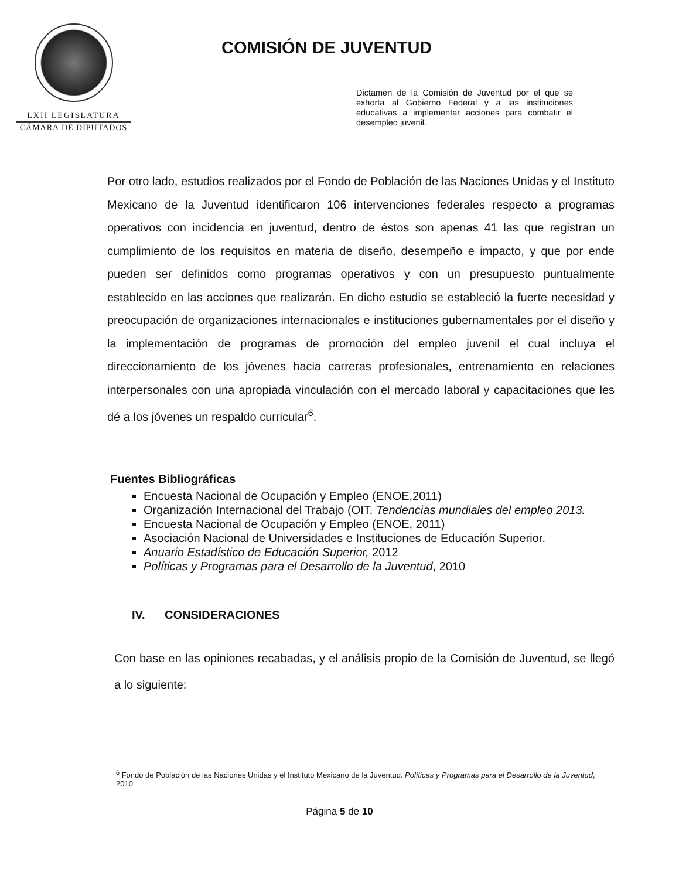LXII LEGISLATURA
CÁMARA DE DIPUTADOS
COMISIÓN DE JUVENTUD
Dictamen de la Comisión de Juventud por el que se exhorta al Gobierno Federal y a las instituciones educativas a implementar acciones para combatir el desempleo juvenil.
Por otro lado, estudios realizados por el Fondo de Población de las Naciones Unidas y el Instituto Mexicano de la Juventud identificaron 106 intervenciones federales respecto a programas operativos con incidencia en juventud, dentro de éstos son apenas 41 las que registran un cumplimiento de los requisitos en materia de diseño, desempeño e impacto, y que por ende pueden ser definidos como programas operativos y con un presupuesto puntualmente establecido en las acciones que realizarán. En dicho estudio se estableció la fuerte necesidad y preocupación de organizaciones internacionales e instituciones gubernamentales por el diseño y la implementación de programas de promoción del empleo juvenil el cual incluya el direccionamiento de los jóvenes hacia carreras profesionales, entrenamiento en relaciones interpersonales con una apropiada vinculación con el mercado laboral y capacitaciones que les dé a los jóvenes un respaldo curricular<sup>6</sup>.
Fuentes Bibliográficas
Encuesta Nacional de Ocupación y Empleo (ENOE,2011)
Organización Internacional del Trabajo (OIT. Tendencias mundiales del empleo 2013.
Encuesta Nacional de Ocupación y Empleo (ENOE, 2011)
Asociación Nacional de Universidades e Instituciones de Educación Superior.
Anuario Estadístico de Educación Superior, 2012
Políticas y Programas para el Desarrollo de la Juventud, 2010
IV. CONSIDERACIONES
Con base en las opiniones recabadas, y el análisis propio de la Comisión de Juventud, se llegó a lo siguiente:
<sup>6</sup> Fondo de Población de las Naciones Unidas y el Instituto Mexicano de la Juventud. Políticas y Programas para el Desarrollo de la Juventud, 2010
Página 5 de 10